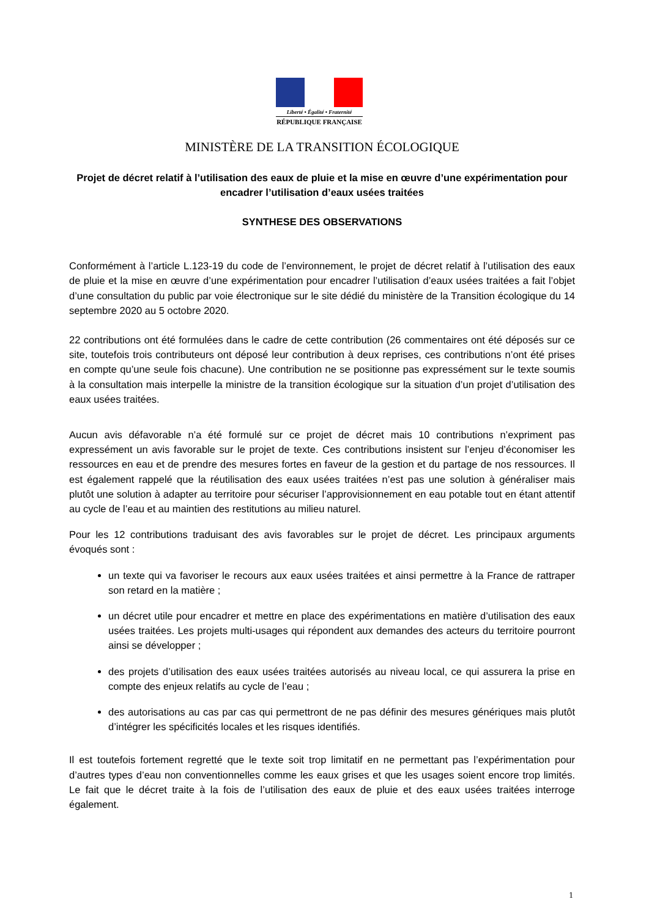Liberté • Égalité • Fraternité
RÉPUBLIQUE FRANÇAISE
MINISTÈRE DE LA TRANSITION ÉCOLOGIQUE
Projet de décret relatif à l’utilisation des eaux de pluie et la mise en œuvre d’une expérimentation pour encadrer l’utilisation d’eaux usées traitées
SYNTHESE DES OBSERVATIONS
Conformément à l’article L.123-19 du code de l’environnement, le projet de décret relatif à l’utilisation des eaux de pluie et la mise en œuvre d’une expérimentation pour encadrer l’utilisation d’eaux usées traitées a fait l’objet d’une consultation du public par voie électronique sur le site dédié du ministère de la Transition écologique du 14 septembre 2020 au 5 octobre 2020.
22 contributions ont été formulées dans le cadre de cette contribution (26 commentaires ont été déposés sur ce site, toutefois trois contributeurs ont déposé leur contribution à deux reprises, ces contributions n’ont été prises en compte qu’une seule fois chacune). Une contribution ne se positionne pas expressément sur le texte soumis à la consultation mais interpelle la ministre de la transition écologique sur la situation d’un projet d’utilisation des eaux usées traitées.
Aucun avis défavorable n’a été formulé sur ce projet de décret mais 10 contributions n’expriment pas expressément un avis favorable sur le projet de texte. Ces contributions insistent sur l’enjeu d’économiser les ressources en eau et de prendre des mesures fortes en faveur de la gestion et du partage de nos ressources. Il est également rappelé que la réutilisation des eaux usées traitées n’est pas une solution à généraliser mais plutôt une solution à adapter au territoire pour sécuriser l’approvisionnement en eau potable tout en étant attentif au cycle de l’eau et au maintien des restitutions au milieu naturel.
Pour les 12 contributions traduisant des avis favorables sur le projet de décret. Les principaux arguments évoqués sont :
un texte qui va favoriser le recours aux eaux usées traitées et ainsi permettre à la France de rattraper son retard en la matière ;
un décret utile pour encadrer et mettre en place des expérimentations en matière d’utilisation des eaux usées traitées. Les projets multi-usages qui répondent aux demandes des acteurs du territoire pourront ainsi se développer ;
des projets d’utilisation des eaux usées traitées autorisés au niveau local, ce qui assurera la prise en compte des enjeux relatifs au cycle de l’eau ;
des autorisations au cas par cas qui permettront de ne pas définir des mesures génériques mais plutôt d’intégrer les spécificités locales et les risques identifiés.
Il est toutefois fortement regretté que le texte soit trop limitatif en ne permettant pas l’expérimentation pour d’autres types d’eau non conventionnelles comme les eaux grises et que les usages soient encore trop limités. Le fait que le décret traite à la fois de l’utilisation des eaux de pluie et des eaux usées traitées interroge également.
1